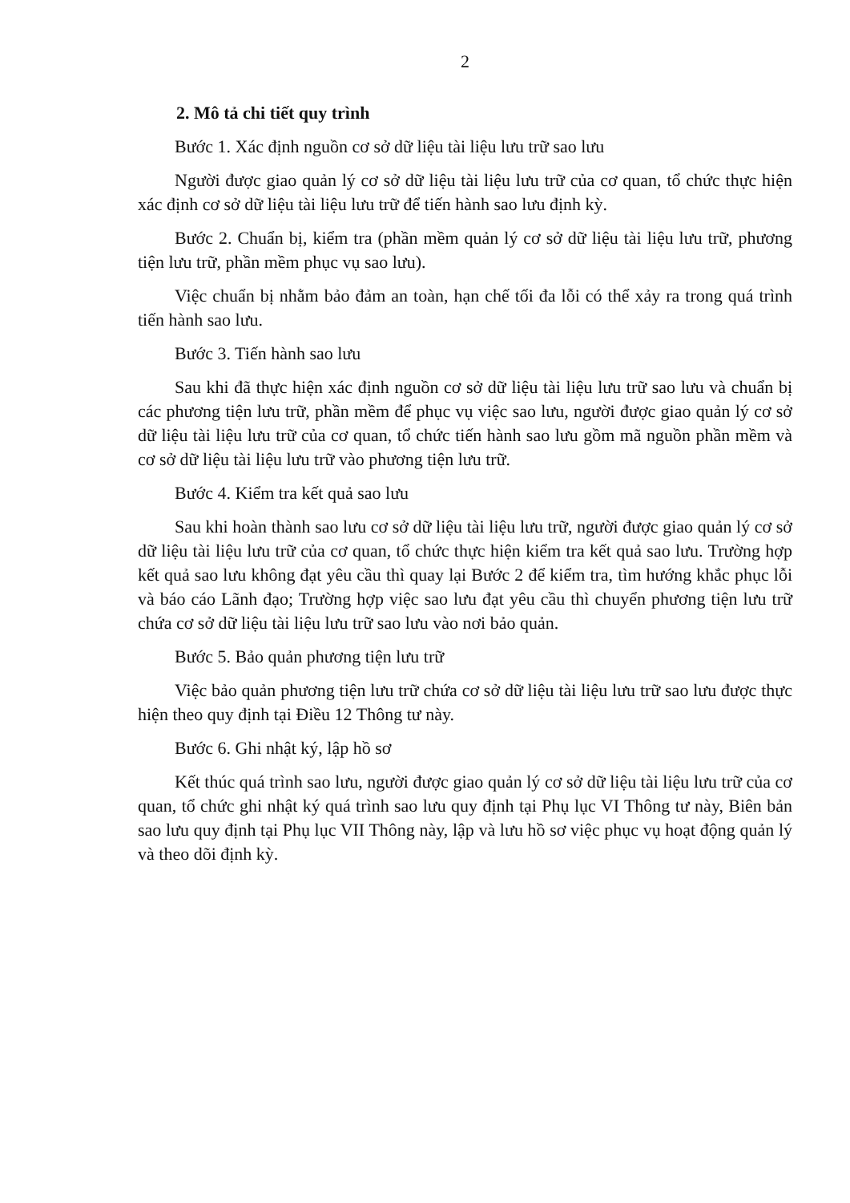2
2. Mô tả chi tiết quy trình
Bước 1. Xác định nguồn cơ sở dữ liệu tài liệu lưu trữ sao lưu
Người được giao quản lý cơ sở dữ liệu tài liệu lưu trữ của cơ quan, tổ chức thực hiện xác định cơ sở dữ liệu tài liệu lưu trữ để tiến hành sao lưu định kỳ.
Bước 2. Chuẩn bị, kiểm tra (phần mềm quản lý cơ sở dữ liệu tài liệu lưu trữ, phương tiện lưu trữ, phần mềm phục vụ sao lưu).
Việc chuẩn bị nhằm bảo đảm an toàn, hạn chế tối đa lỗi có thể xảy ra trong quá trình tiến hành sao lưu.
Bước 3. Tiến hành sao lưu
Sau khi đã thực hiện xác định nguồn cơ sở dữ liệu tài liệu lưu trữ sao lưu và chuẩn bị các phương tiện lưu trữ, phần mềm để phục vụ việc sao lưu, người được giao quản lý cơ sở dữ liệu tài liệu lưu trữ của cơ quan, tổ chức tiến hành sao lưu gồm mã nguồn phần mềm và cơ sở dữ liệu tài liệu lưu trữ vào phương tiện lưu trữ.
Bước 4. Kiểm tra kết quả sao lưu
Sau khi hoàn thành sao lưu cơ sở dữ liệu tài liệu lưu trữ, người được giao quản lý cơ sở dữ liệu tài liệu lưu trữ của cơ quan, tổ chức thực hiện kiểm tra kết quả sao lưu. Trường hợp kết quả sao lưu không đạt yêu cầu thì quay lại Bước 2 để kiểm tra, tìm hướng khắc phục lỗi và báo cáo Lãnh đạo; Trường hợp việc sao lưu đạt yêu cầu thì chuyển phương tiện lưu trữ chứa cơ sở dữ liệu tài liệu lưu trữ sao lưu vào nơi bảo quản.
Bước 5. Bảo quản phương tiện lưu trữ
Việc bảo quản phương tiện lưu trữ chứa cơ sở dữ liệu tài liệu lưu trữ sao lưu được thực hiện theo quy định tại Điều 12 Thông tư này.
Bước 6. Ghi nhật ký, lập hồ sơ
Kết thúc quá trình sao lưu, người được giao quản lý cơ sở dữ liệu tài liệu lưu trữ của cơ quan, tổ chức ghi nhật ký quá trình sao lưu quy định tại Phụ lục VI Thông tư này, Biên bản sao lưu quy định tại Phụ lục VII Thông này, lập và lưu hồ sơ việc phục vụ hoạt động quản lý và theo dõi định kỳ.